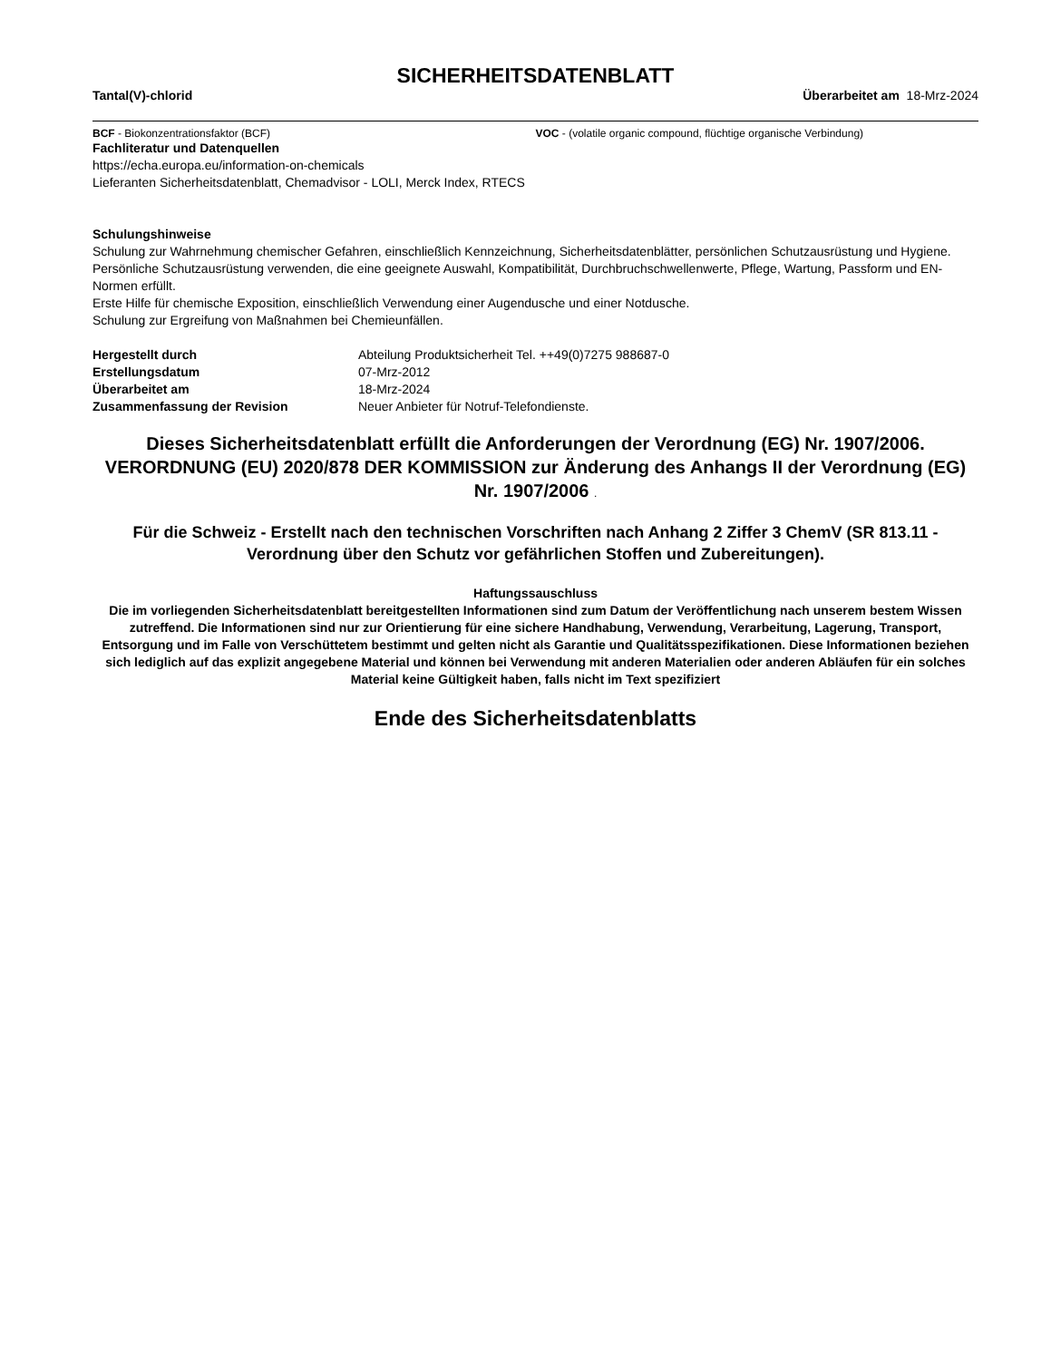SICHERHEITSDATENBLATT
Tantal(V)-chlorid Überarbeitet am 18-Mrz-2024
BCF - Biokonzentrationsfaktor (BCF) VOC - (volatile organic compound, flüchtige organische Verbindung)
Fachliteratur und Datenquellen
https://echa.europa.eu/information-on-chemicals
Lieferanten Sicherheitsdatenblatt, Chemadvisor - LOLI, Merck Index, RTECS
Schulungshinweise
Schulung zur Wahrnehmung chemischer Gefahren, einschließlich Kennzeichnung, Sicherheitsdatenblätter, persönlichen Schutzausrüstung und Hygiene.
Persönliche Schutzausrüstung verwenden, die eine geeignete Auswahl, Kompatibilität, Durchbruchschwellenwerte, Pflege, Wartung, Passform und EN-Normen erfüllt.
Erste Hilfe für chemische Exposition, einschließlich Verwendung einer Augendusche und einer Notdusche.
Schulung zur Ergreifung von Maßnahmen bei Chemieunfällen.
| Hergestellt durch | Abteilung Produktsicherheit Tel. ++49(0)7275 988687-0 |
| Erstellungsdatum | 07-Mrz-2012 |
| Überarbeitet am | 18-Mrz-2024 |
| Zusammenfassung der Revision | Neuer Anbieter für Notruf-Telefondienste. |
Dieses Sicherheitsdatenblatt erfüllt die Anforderungen der Verordnung (EG) Nr. 1907/2006. VERORDNUNG (EU) 2020/878 DER KOMMISSION zur Änderung des Anhangs II der Verordnung (EG) Nr. 1907/2006 .
Für die Schweiz - Erstellt nach den technischen Vorschriften nach Anhang 2 Ziffer 3 ChemV (SR 813.11 - Verordnung über den Schutz vor gefährlichen Stoffen und Zubereitungen).
Haftungssauschluss
Die im vorliegenden Sicherheitsdatenblatt bereitgestellten Informationen sind zum Datum der Veröffentlichung nach unserem bestem Wissen zutreffend. Die Informationen sind nur zur Orientierung für eine sichere Handhabung, Verwendung, Verarbeitung, Lagerung, Transport, Entsorgung und im Falle von Verschüttetem bestimmt und gelten nicht als Garantie und Qualitätsspezifikationen. Diese Informationen beziehen sich lediglich auf das explizit angegebene Material und können bei Verwendung mit anderen Materialien oder anderen Abläufen für ein solches Material keine Gültigkeit haben, falls nicht im Text spezifiziert
Ende des Sicherheitsdatenblatts